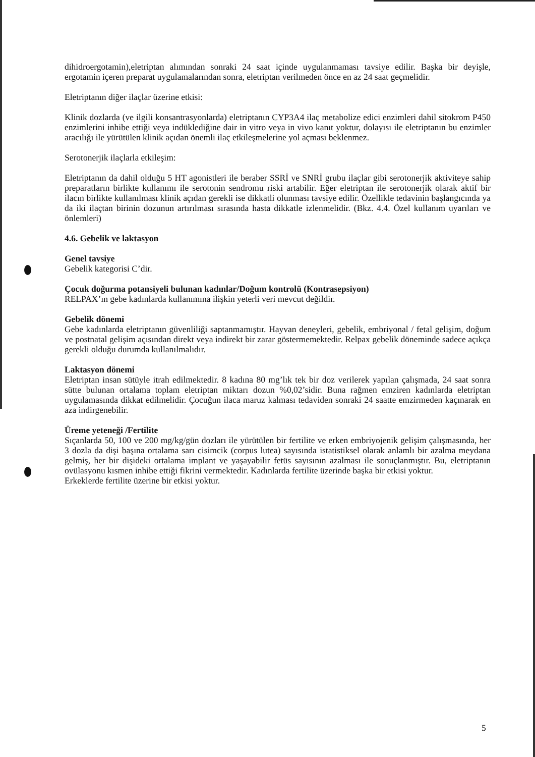dihidroergotamin),eletriptan alımından sonraki 24 saat içinde uygulanmaması tavsiye edilir. Başka bir deyişle, ergotamin içeren preparat uygulamalarından sonra, eletriptan verilmeden önce en az 24 saat geçmelidir.
Eletriptanın diğer ilaçlar üzerine etkisi:
Klinik dozlarda (ve ilgili konsantrasyonlarda) eletriptanın CYP3A4 ilaç metabolize edici enzimleri dahil sitokrom P450 enzimlerini inhibe ettiği veya indüklediğine dair in vitro veya in vivo kanıt yoktur, dolayısı ile eletriptanın bu enzimler aracılığı ile yürütülen klinik açıdan önemli ilaç etkileşmelerine yol açması beklenmez.
Serotonerjik ilaçlarla etkileşim:
Eletriptanın da dahil olduğu 5 HT agonistleri ile beraber SSRİ ve SNRİ grubu ilaçlar gibi serotonerjik aktiviteye sahip preparatların birlikte kullanımı ile serotonin sendromu riski artabilir. Eğer eletriptan ile serotonerjik olarak aktif bir ilacın birlikte kullanılması klinik açıdan gerekli ise dikkatli olunması tavsiye edilir. Özellikle tedavinin başlangıcında ya da iki ilaçtan birinin dozunun artırılması sırasında hasta dikkatle izlenmelidir. (Bkz. 4.4. Özel kullanım uyarıları ve önlemleri)
4.6. Gebelik ve laktasyon
Genel tavsiye
Gebelik kategorisi C’dir.
Çocuk doğurma potansiyeli bulunan kadınlar/Doğum kontrolü (Kontrasepsiyon)
RELPAX’ın gebe kadınlarda kullanımına ilişkin yeterli veri mevcut değildir.
Gebelik dönemi
Gebe kadınlarda eletriptanın güvenliliği saptanmamıştır. Hayvan deneyleri, gebelik, embriyonal / fetal gelişim, doğum ve postnatal gelişim açısından direkt veya indirekt bir zarar göstermemektedir. Relpax gebelik döneminde sadece açıkça gerekli olduğu durumda kullanılmalıdır.
Laktasyon dönemi
Eletriptan insan sütüyle itrah edilmektedir. 8 kadına 80 mg’lık tek bir doz verilerek yapılan çalışmada, 24 saat sonra sütte bulunan ortalama toplam eletriptan miktarı dozun %0,02’sidir. Buna rağmen emziren kadınlarda eletriptan uygulamasında dikkat edilmelidir. Çocuğun ilaca maruz kalması tedaviden sonraki 24 saatte emzirmeden kaçınarak en aza indirgenebilir.
Üreme yeteneği /Fertilite
Sıçanlarda 50, 100 ve 200 mg/kg/gün dozları ile yürütülen bir fertilite ve erken embriyojenik gelişim çalışmasında, her 3 dozla da dişi başına ortalama sarı cisimcik (corpus lutea) sayısında istatistiksel olarak anlamlı bir azalma meydana gelmiş, her bir dişideki ortalama implant ve yaşayabilir fetüs sayısının azalması ile sonuçlanmıştır. Bu, eletriptanın ovülasyonu kısmen inhibe ettiği fikrini vermektedir. Kadınlarda fertilite üzerinde başka bir etkisi yoktur.
Erkeklerde fertilite üzerine bir etkisi yoktur.
5